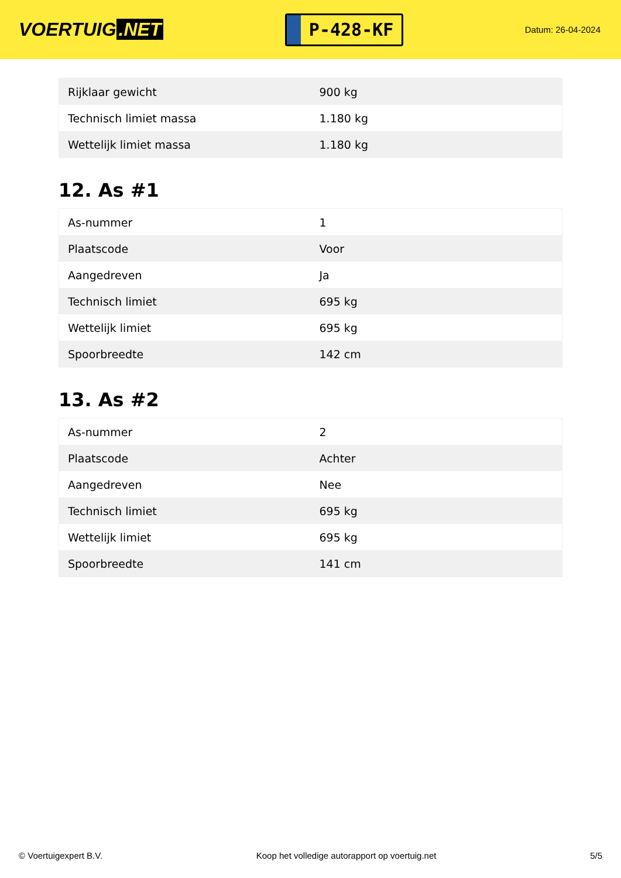VOERTUIG.NET
P-428-KF
Datum: 26-04-2024
| Rijklaar gewicht | 900 kg |
| Technisch limiet massa | 1.180 kg |
| Wettelijk limiet massa | 1.180 kg |
12. As #1
| As-nummer | 1 |
| Plaatscode | Voor |
| Aangedreven | Ja |
| Technisch limiet | 695 kg |
| Wettelijk limiet | 695 kg |
| Spoorbreedte | 142 cm |
13. As #2
| As-nummer | 2 |
| Plaatscode | Achter |
| Aangedreven | Nee |
| Technisch limiet | 695 kg |
| Wettelijk limiet | 695 kg |
| Spoorbreedte | 141 cm |
© Voertuigexpert B.V. Koop het volledige autorapport op voertuig.net 5/5